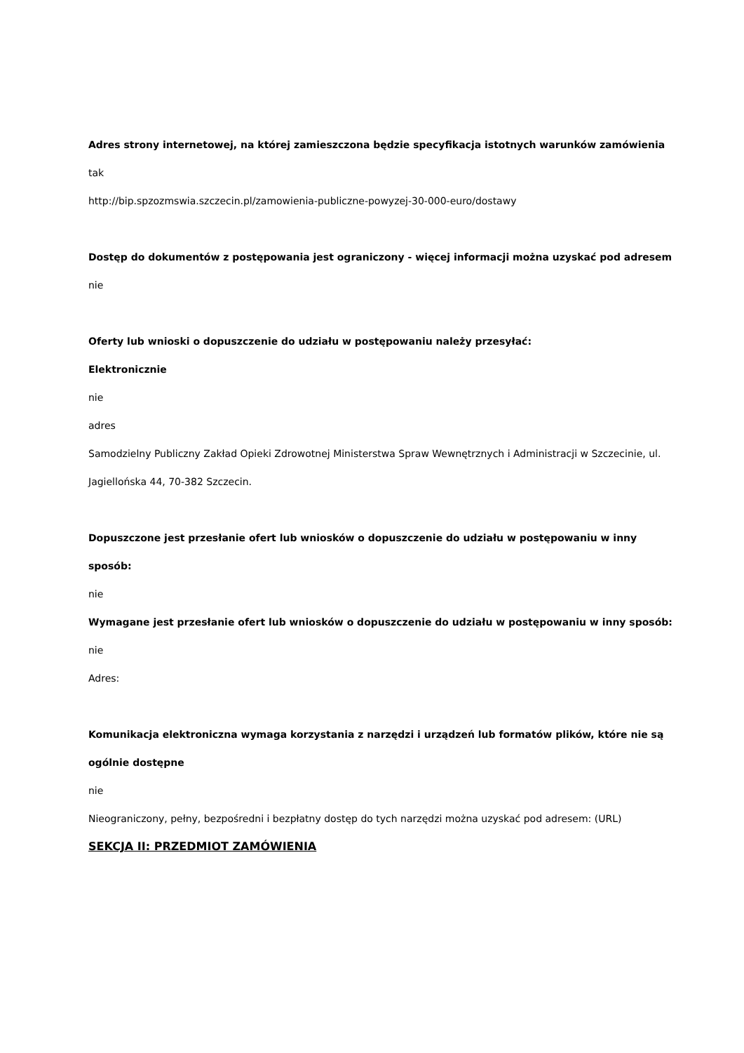Adres strony internetowej, na której zamieszczona będzie specyfikacja istotnych warunków zamówienia
tak
http://bip.spzozmswia.szczecin.pl/zamowienia-publiczne-powyzej-30-000-euro/dostawy
Dostęp do dokumentów z postępowania jest ograniczony - więcej informacji można uzyskać pod adresem
nie
Oferty lub wnioski o dopuszczenie do udziału w postępowaniu należy przesyłać:
Elektronicznie
nie
adres
Samodzielny Publiczny Zakład Opieki Zdrowotnej Ministerstwa Spraw Wewnętrznych i Administracji w Szczecinie, ul. Jagiellońska 44, 70-382 Szczecin.
Dopuszczone jest przesłanie ofert lub wniosków o dopuszczenie do udziału w postępowaniu w inny sposób:
nie
Wymagane jest przesłanie ofert lub wniosków o dopuszczenie do udziału w postępowaniu w inny sposób:
nie
Adres:
Komunikacja elektroniczna wymaga korzystania z narzędzi i urządzeń lub formatów plików, które nie są ogólnie dostępne
nie
Nieograniczony, pełny, bezpośredni i bezpłatny dostęp do tych narzędzi można uzyskać pod adresem: (URL)
SEKCJA II: PRZEDMIOT ZAMÓWIENIA